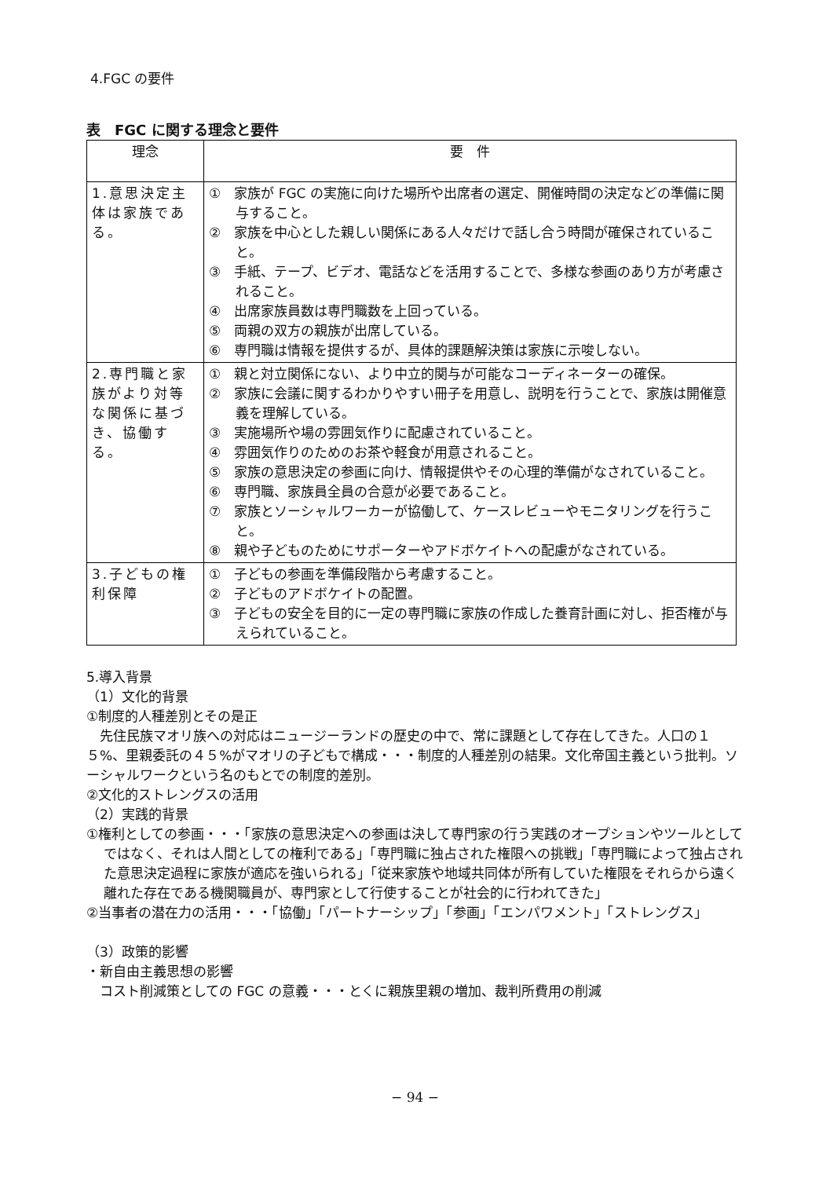4.FGC の要件
表　FGC に関する理念と要件
| 理念 | 要 件 |
| --- | --- |
| 1.意思決定主体は家族である。 | ① 家族が FGC の実施に向けた場所や出席者の選定、開催時間の決定などの準備に関与すること。 ② 家族を中心とした親しい関係にある人々だけで話し合う時間が確保されていること。 ③ 手紙、テープ、ビデオ、電話などを活用することで、多様な参画のあり方が考慮されること。 ④ 出席家族員数は専門職数を上回っている。 ⑤ 両親の双方の親族が出席している。 ⑥ 専門職は情報を提供するが、具体的課題解決策は家族に示唆しない。 |
| 2.専門職と家族がより対等な関係に基づき、協働する。 | ① 親と対立関係にない、より中立的関与が可能なコーディネーターの確保。 ② 家族に会議に関するわかりやすい冊子を用意し、説明を行うことで、家族は開催意義を理解している。 ③ 実施場所や場の雰囲気作りに配慮されていること。 ④ 雰囲気作りのためのお茶や軽食が用意されること。 ⑤ 家族の意思決定の参画に向け、情報提供やその心理的準備がなされていること。 ⑥ 専門職、家族員全員の合意が必要であること。 ⑦ 家族とソーシャルワーカーが協働して、ケースレビューやモニタリングを行うこと。 ⑧ 親や子どものためにサポーターやアドボケイトへの配慮がなされている。 |
| 3.子どもの権利保障 | ① 子どもの参画を準備段階から考慮すること。 ② 子どものアドボケイトの配置。 ③ 子どもの安全を目的に一定の専門職に家族の作成した養育計画に対し、拒否権が与えられていること。 |
5.導入背景
（1）文化的背景
①制度的人種差別とその是正
　先住民族マオリ族への対応はニュージーランドの歴史の中で、常に課題として存在してきた。人口の１５%、里親委託の４５%がマオリの子どもで構成・・・制度的人種差別の結果。文化帝国主義という批判。ソーシャルワークという名のもとでの制度的差別。
②文化的ストレングスの活用
（2）実践的背景
①権利としての参画・・・「家族の意思決定への参画は決して専門家の行う実践のオープションやツールとしてではなく、それは人間としての権利である」「専門職に独占された権限への挑戦」「専門職によって独占された意思決定過程に家族が適応を強いられる」「従来家族や地域共同体が所有していた権限をそれらから遠く離れた存在である機関職員が、専門家として行使することが社会的に行われてきた」
②当事者の潜在力の活用・・・「協働」「パートナーシップ」「参画」「エンパワメント」「ストレングス」
（3）政策的影響
・新自由主義思想の影響
　コスト削減策としての FGC の意義・・・とくに親族里親の増加、裁判所費用の削減
− 94 −